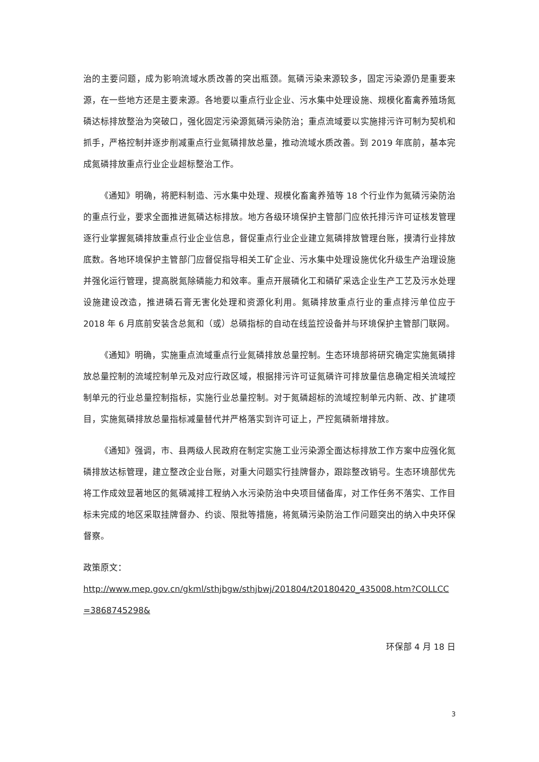治的主要问题，成为影响流域水质改善的突出瓶颈。氮磷污染来源较多，固定污染源仍是重要来源，在一些地方还是主要来源。各地要以重点行业企业、污水集中处理设施、规模化畜禽养殖场氮磷达标排放整治为突破口，强化固定污染源氮磷污染防治；重点流域要以实施排污许可制为契机和抓手，严格控制并逐步削减重点行业氮磷排放总量，推动流域水质改善。到 2019 年底前，基本完成氮磷排放重点行业企业超标整治工作。
《通知》明确，将肥料制造、污水集中处理、规模化畜禽养殖等 18 个行业作为氮磷污染防治的重点行业，要求全面推进氮磷达标排放。地方各级环境保护主管部门应依托排污许可证核发管理逐行业掌握氮磷排放重点行业企业信息，督促重点行业企业建立氮磷排放管理台账，摸清行业排放底数。各地环境保护主管部门应督促指导相关工矿企业、污水集中处理设施优化升级生产治理设施并强化运行管理，提高脱氮除磷能力和效率。重点开展磷化工和磷矿采选企业生产工艺及污水处理设施建设改造，推进磷石膏无害化处理和资源化利用。氮磷排放重点行业的重点排污单位应于 2018 年 6 月底前安装含总氮和（或）总磷指标的自动在线监控设备并与环境保护主管部门联网。
《通知》明确，实施重点流域重点行业氮磷排放总量控制。生态环境部将研究确定实施氮磷排放总量控制的流域控制单元及对应行政区域，根据排污许可证氮磷许可排放量信息确定相关流域控制单元的行业总量控制指标，实施行业总量控制。对于氮磷超标的流域控制单元内新、改、扩建项目，实施氮磷排放总量指标减量替代并严格落实到许可证上，严控氮磷新增排放。
《通知》强调，市、县两级人民政府在制定实施工业污染源全面达标排放工作方案中应强化氮磷排放达标管理，建立整改企业台账，对重大问题实行挂牌督办，跟踪整改销号。生态环境部优先将工作成效显著地区的氮磷减排工程纳入水污染防治中央项目储备库，对工作任务不落实、工作目标未完成的地区采取挂牌督办、约谈、限批等措施，将氮磷污染防治工作问题突出的纳入中央环保督察。
政策原文：
http://www.mep.gov.cn/gkml/sthjbgw/sthjbwj/201804/t20180420_435008.htm?COLLCC=3868745298&
环保部 4 月 18 日
3